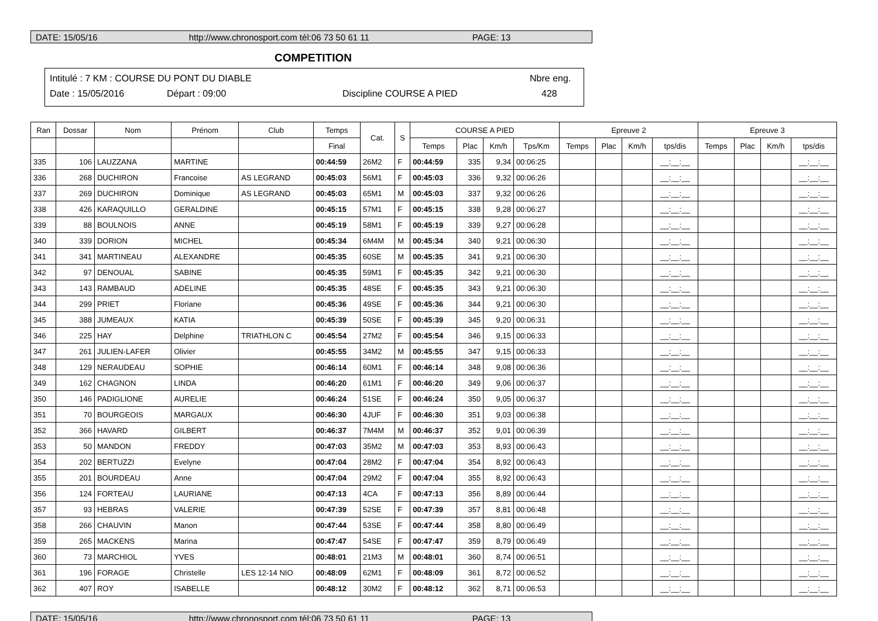DATE: 15/05/16 http://www.chronosport.com tél:06 73 50 61 11 PAGE: 13
COMPETITION
Intitulé : 7 KM : COURSE DU PONT DU DIABLE Nbre eng.
Date : 15/05/2016 Départ : 09:00 Discipline COURSE A PIED 428
| Ran | Dossar | Nom | Prénom | Club | Temps | Cat. | S | COURSE A PIED | | | | Epreuve 2 | | | | Epreuve 3 | | | |
| --- | --- | --- | --- | --- | --- | --- | --- | --- | --- | --- | --- | --- | --- | --- | --- | --- | --- | --- | --- |
| | | | | | Final | | | Temps | Plac | Km/h | Tps/Km | Temps | Plac | Km/h | tps/dis | Temps | Plac | Km/h | tps/dis |
| 335 | 106 | LAUZZANA | MARTINE | | 00:44:59 | 26M2 | F | 00:44:59 | 335 | 9,34 | 00:06:25 | | | | __:__:__ | | | | __:__:__ |
| 336 | 268 | DUCHIRON | Francoise | AS LEGRAND | 00:45:03 | 56M1 | F | 00:45:03 | 336 | 9,32 | 00:06:26 | | | | __:__:__ | | | | __:__:__ |
| 337 | 269 | DUCHIRON | Dominique | AS LEGRAND | 00:45:03 | 65M1 | M | 00:45:03 | 337 | 9,32 | 00:06:26 | | | | __:__:__ | | | | __:__:__ |
| 338 | 426 | KARAQUILLO | GERALDINE | | 00:45:15 | 57M1 | F | 00:45:15 | 338 | 9,28 | 00:06:27 | | | | __:__:__ | | | | __:__:__ |
| 339 | 88 | BOULNOIS | ANNE | | 00:45:19 | 58M1 | F | 00:45:19 | 339 | 9,27 | 00:06:28 | | | | __:__:__ | | | | __:__:__ |
| 340 | 339 | DORION | MICHEL | | 00:45:34 | 6M4M | M | 00:45:34 | 340 | 9,21 | 00:06:30 | | | | __:__:__ | | | | __:__:__ |
| 341 | 341 | MARTINEAU | ALEXANDRE | | 00:45:35 | 60SE | M | 00:45:35 | 341 | 9,21 | 00:06:30 | | | | __:__:__ | | | | __:__:__ |
| 342 | 97 | DENOUAL | SABINE | | 00:45:35 | 59M1 | F | 00:45:35 | 342 | 9,21 | 00:06:30 | | | | __:__:__ | | | | __:__:__ |
| 343 | 143 | RAMBAUD | ADELINE | | 00:45:35 | 48SE | F | 00:45:35 | 343 | 9,21 | 00:06:30 | | | | __:__:__ | | | | __:__:__ |
| 344 | 299 | PRIET | Floriane | | 00:45:36 | 49SE | F | 00:45:36 | 344 | 9,21 | 00:06:30 | | | | __:__:__ | | | | __:__:__ |
| 345 | 388 | JUMEAUX | KATIA | | 00:45:39 | 50SE | F | 00:45:39 | 345 | 9,20 | 00:06:31 | | | | __:__:__ | | | | __:__:__ |
| 346 | 225 | HAY | Delphine | TRIATHLON C | 00:45:54 | 27M2 | F | 00:45:54 | 346 | 9,15 | 00:06:33 | | | | __:__:__ | | | | __:__:__ |
| 347 | 261 | JULIEN-LAFER | Olivier | | 00:45:55 | 34M2 | M | 00:45:55 | 347 | 9,15 | 00:06:33 | | | | __:__:__ | | | | __:__:__ |
| 348 | 129 | NERAUDEAU | SOPHIE | | 00:46:14 | 60M1 | F | 00:46:14 | 348 | 9,08 | 00:06:36 | | | | __:__:__ | | | | __:__:__ |
| 349 | 162 | CHAGNON | LINDA | | 00:46:20 | 61M1 | F | 00:46:20 | 349 | 9,06 | 00:06:37 | | | | __:__:__ | | | | __:__:__ |
| 350 | 146 | PADIGLIONE | AURELIE | | 00:46:24 | 51SE | F | 00:46:24 | 350 | 9,05 | 00:06:37 | | | | __:__:__ | | | | __:__:__ |
| 351 | 70 | BOURGEOIS | MARGAUX | | 00:46:30 | 4JUF | F | 00:46:30 | 351 | 9,03 | 00:06:38 | | | | __:__:__ | | | | __:__:__ |
| 352 | 366 | HAVARD | GILBERT | | 00:46:37 | 7M4M | M | 00:46:37 | 352 | 9,01 | 00:06:39 | | | | __:__:__ | | | | __:__:__ |
| 353 | 50 | MANDON | FREDDY | | 00:47:03 | 35M2 | M | 00:47:03 | 353 | 8,93 | 00:06:43 | | | | __:__:__ | | | | __:__:__ |
| 354 | 202 | BERTUZZI | Evelyne | | 00:47:04 | 28M2 | F | 00:47:04 | 354 | 8,92 | 00:06:43 | | | | __:__:__ | | | | __:__:__ |
| 355 | 201 | BOURDEAU | Anne | | 00:47:04 | 29M2 | F | 00:47:04 | 355 | 8,92 | 00:06:43 | | | | __:__:__ | | | | __:__:__ |
| 356 | 124 | FORTEAU | LAURIANE | | 00:47:13 | 4CA | F | 00:47:13 | 356 | 8,89 | 00:06:44 | | | | __:__:__ | | | | __:__:__ |
| 357 | 93 | HEBRAS | VALERIE | | 00:47:39 | 52SE | F | 00:47:39 | 357 | 8,81 | 00:06:48 | | | | __:__:__ | | | | __:__:__ |
| 358 | 266 | CHAUVIN | Manon | | 00:47:44 | 53SE | F | 00:47:44 | 358 | 8,80 | 00:06:49 | | | | __:__:__ | | | | __:__:__ |
| 359 | 265 | MACKENS | Marina | | 00:47:47 | 54SE | F | 00:47:47 | 359 | 8,79 | 00:06:49 | | | | __:__:__ | | | | __:__:__ |
| 360 | 73 | MARCHIOL | YVES | | 00:48:01 | 21M3 | M | 00:48:01 | 360 | 8,74 | 00:06:51 | | | | __:__:__ | | | | __:__:__ |
| 361 | 196 | FORAGE | Christelle | LES 12-14 NIO | 00:48:09 | 62M1 | F | 00:48:09 | 361 | 8,72 | 00:06:52 | | | | __:__:__ | | | | __:__:__ |
| 362 | 407 | ROY | ISABELLE | | 00:48:12 | 30M2 | F | 00:48:12 | 362 | 8,71 | 00:06:53 | | | | __:__:__ | | | | __:__:__ |
DATE: 15/05/16 http://www.chronosport.com tél:06 73 50 61 11 PAGE: 13